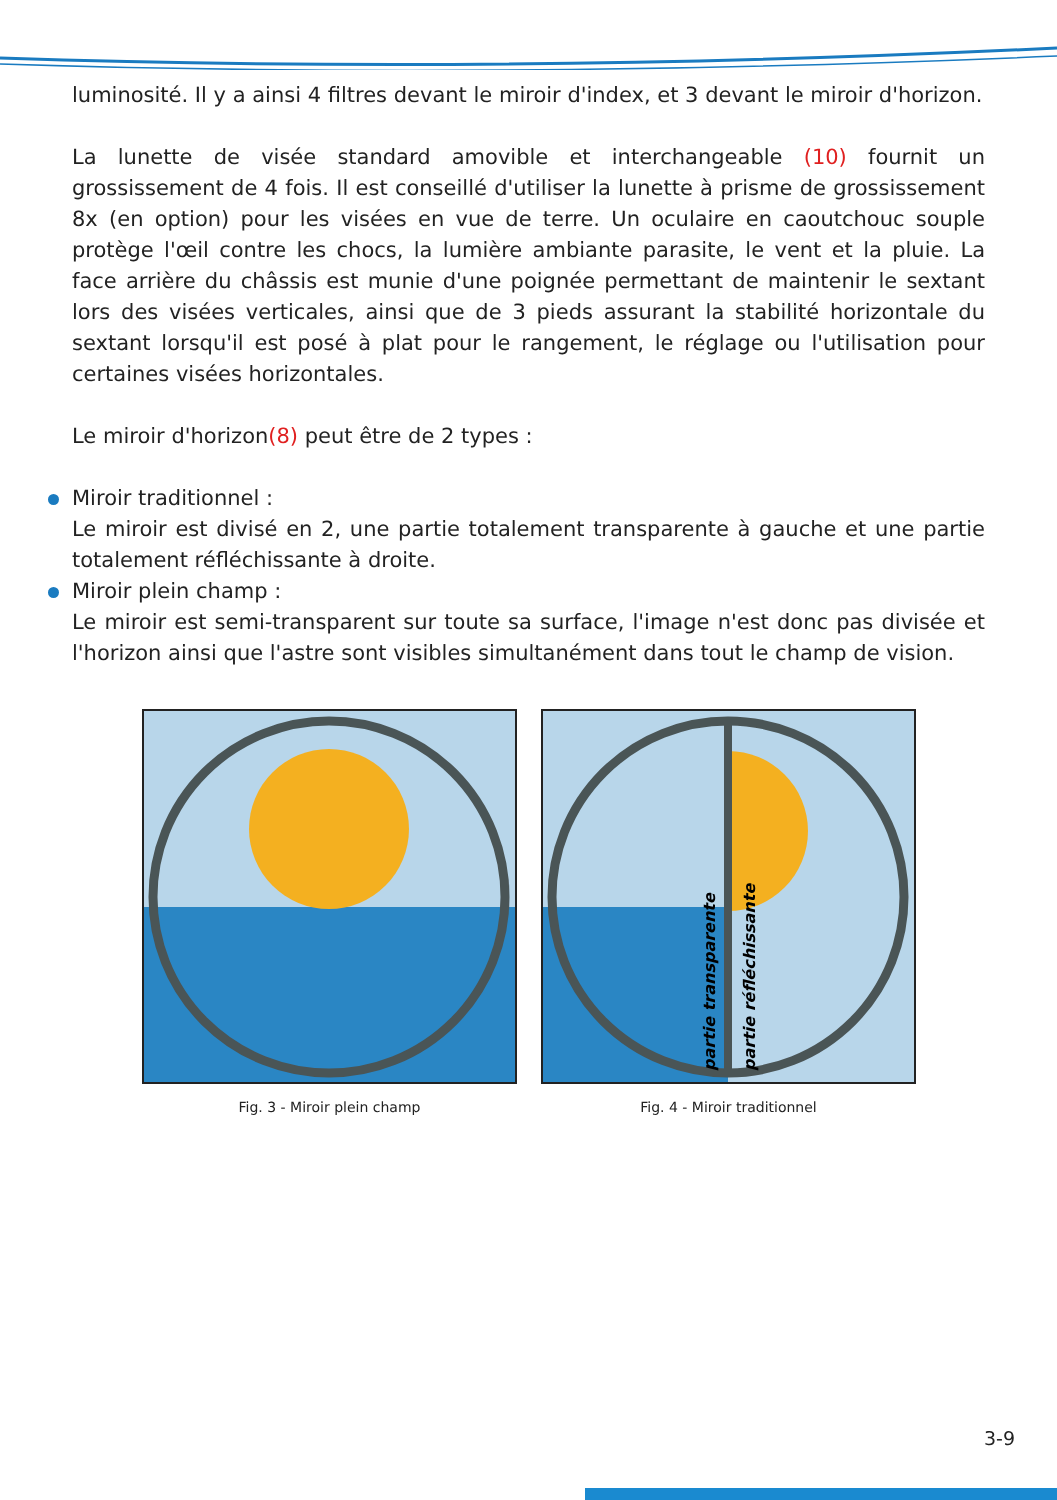luminosité. Il y a ainsi 4 filtres devant le miroir d'index, et 3 devant le miroir d'horizon.
La lunette de visée standard amovible et interchangeable (10) fournit un grossissement de 4 fois. Il est conseillé d'utiliser la lunette à prisme de grossissement 8x (en option) pour les visées en vue de terre. Un oculaire en caoutchouc souple protège l'œil contre les chocs, la lumière ambiante parasite, le vent et la pluie. La face arrière du châssis est munie d'une poignée permettant de maintenir le sextant lors des visées verticales, ainsi que de 3 pieds assurant la stabilité horizontale du sextant lorsqu'il est posé à plat pour le rangement, le réglage ou l'utilisation pour certaines visées horizontales.
Le miroir d'horizon(8) peut être de 2 types :
Miroir traditionnel :
Le miroir est divisé en 2, une partie totalement transparente à gauche et une partie totalement réfléchissante à droite.
Miroir plein champ :
Le miroir est semi-transparent sur toute sa surface, l'image n'est donc pas divisée et l'horizon ainsi que l'astre sont visibles simultanément dans tout le champ de vision.
Fig. 3 - Miroir plein champ
partie transparente
partie réfléchissante
Fig. 4 - Miroir traditionnel
3-9